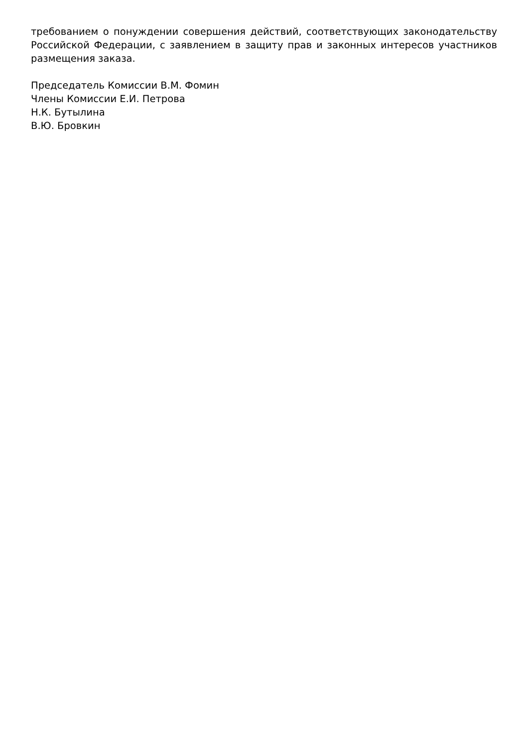требованием о понуждении совершения действий, соответствующих законодательству Российской Федерации, с заявлением в защиту прав и законных интересов участников размещения заказа.
Председатель Комиссии В.М. Фомин
Члены Комиссии Е.И. Петрова
Н.К. Бутылина
В.Ю. Бровкин